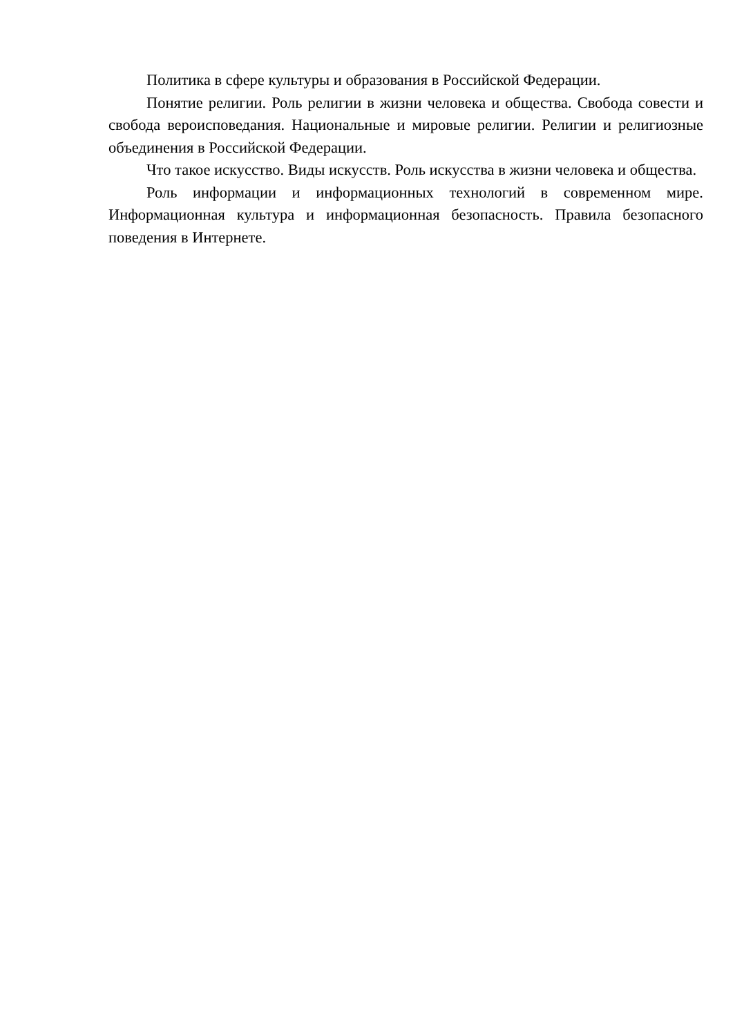Политика в сфере культуры и образования в Российской Федерации.
Понятие религии. Роль религии в жизни человека и общества. Свобода совести и свобода вероисповедания. Национальные и мировые религии. Религии и религиозные объединения в Российской Федерации.
Что такое искусство. Виды искусств. Роль искусства в жизни человека и общества.
Роль информации и информационных технологий в современном мире. Информационная культура и информационная безопасность. Правила безопасного поведения в Интернете.